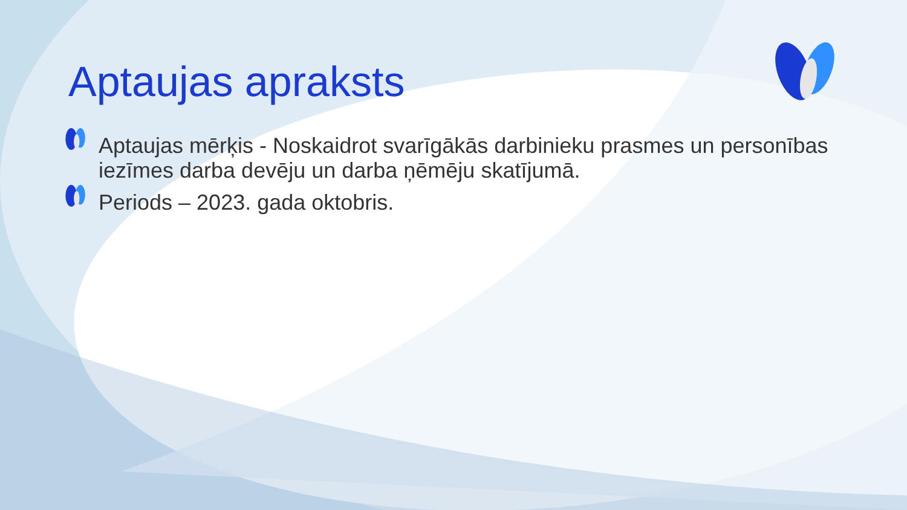Aptaujas apraksts
Aptaujas mērķis - Noskaidrot svarīgākās darbinieku prasmes un personības iezīmes darba devēju un darba ņēmēju skatījumā.
Periods – 2023. gada oktobris.